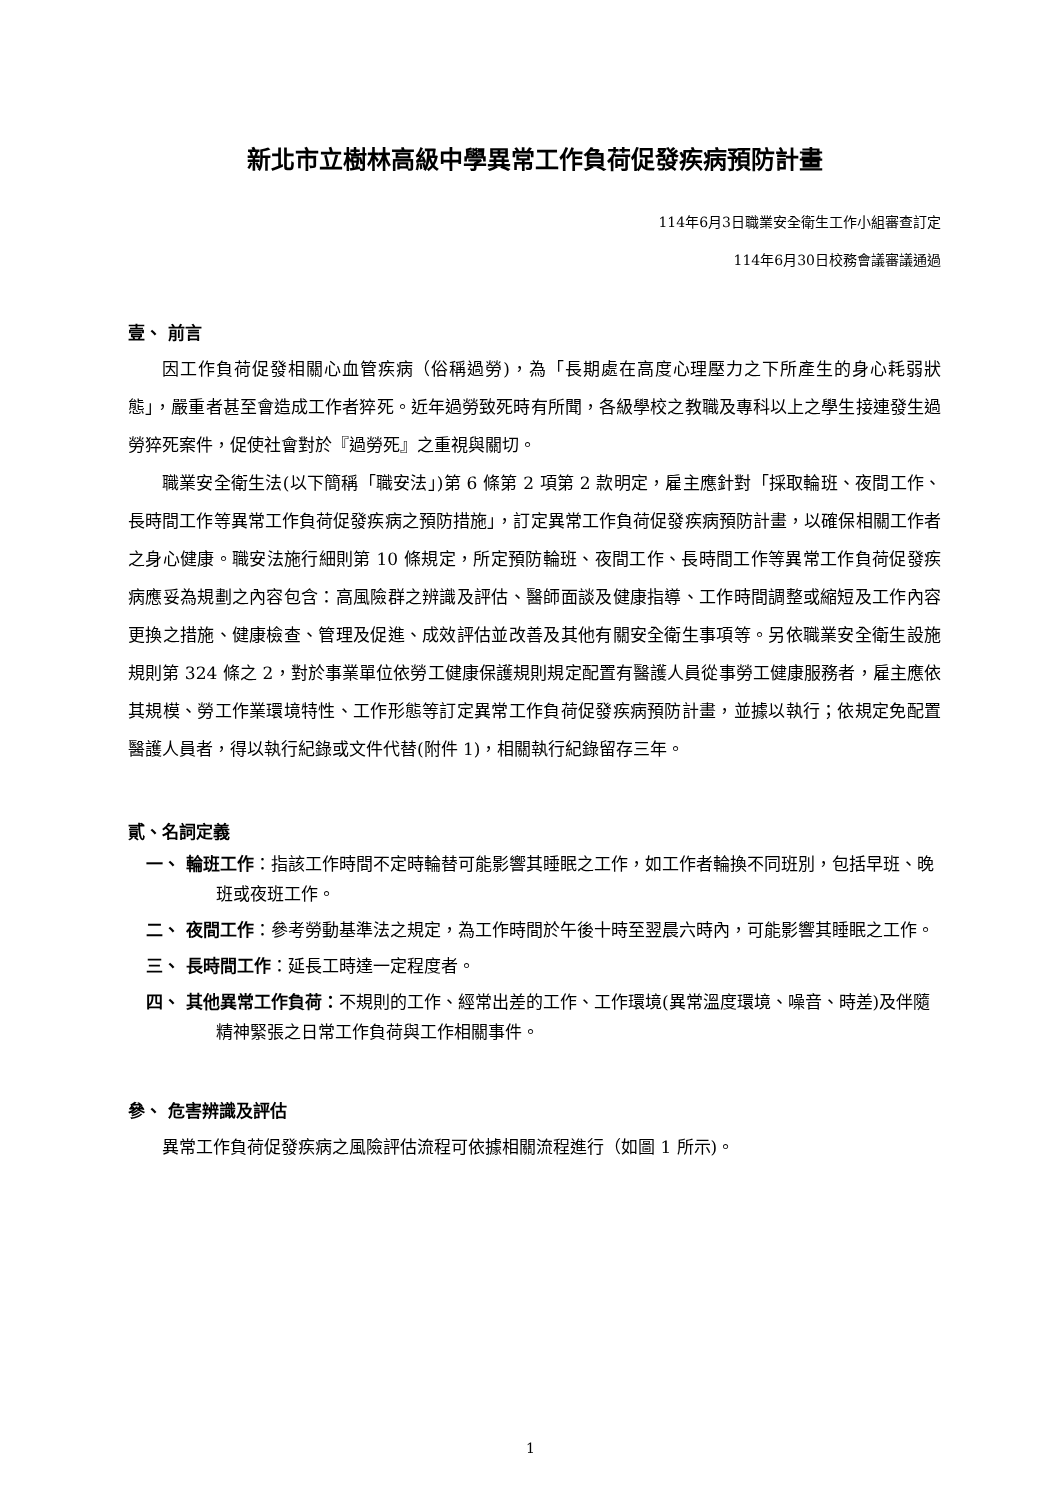新北市立樹林高級中學異常工作負荷促發疾病預防計畫
114年6月3日職業安全衛生工作小組審查訂定
114年6月30日校務會議審議通過
壹、 前言
因工作負荷促發相關心血管疾病（俗稱過勞)，為「長期處在高度心理壓力之下所產生的身心耗弱狀態」，嚴重者甚至會造成工作者猝死。近年過勞致死時有所聞，各級學校之教職及專科以上之學生接連發生過勞猝死案件，促使社會對於『過勞死』之重視與關切。
職業安全衛生法(以下簡稱「職安法」)第 6 條第 2 項第 2 款明定，雇主應針對「採取輪班、夜間工作、長時間工作等異常工作負荷促發疾病之預防措施」，訂定異常工作負荷促發疾病預防計畫，以確保相關工作者之身心健康。職安法施行細則第 10 條規定，所定預防輪班、夜間工作、長時間工作等異常工作負荷促發疾病應妥為規劃之內容包含：高風險群之辨識及評估、醫師面談及健康指導、工作時間調整或縮短及工作內容更換之措施、健康檢查、管理及促進、成效評估並改善及其他有關安全衛生事項等。另依職業安全衛生設施規則第 324 條之 2，對於事業單位依勞工健康保護規則規定配置有醫護人員從事勞工健康服務者，雇主應依其規模、勞工作業環境特性、工作形態等訂定異常工作負荷促發疾病預防計畫，並據以執行；依規定免配置醫護人員者，得以執行紀錄或文件代替(附件 1)，相關執行紀錄留存三年。
貳、名詞定義
一、 輪班工作：指該工作時間不定時輪替可能影響其睡眠之工作，如工作者輪換不同班別，包括早班、晚班或夜班工作。
二、 夜間工作：參考勞動基準法之規定，為工作時間於午後十時至翌晨六時內，可能影響其睡眠之工作。
三、 長時間工作：延長工時達一定程度者。
四、 其他異常工作負荷：不規則的工作、經常出差的工作、工作環境(異常溫度環境、噪音、時差)及伴隨精神緊張之日常工作負荷與工作相關事件。
參、 危害辨識及評估
異常工作負荷促發疾病之風險評估流程可依據相關流程進行（如圖 1 所示)。
1